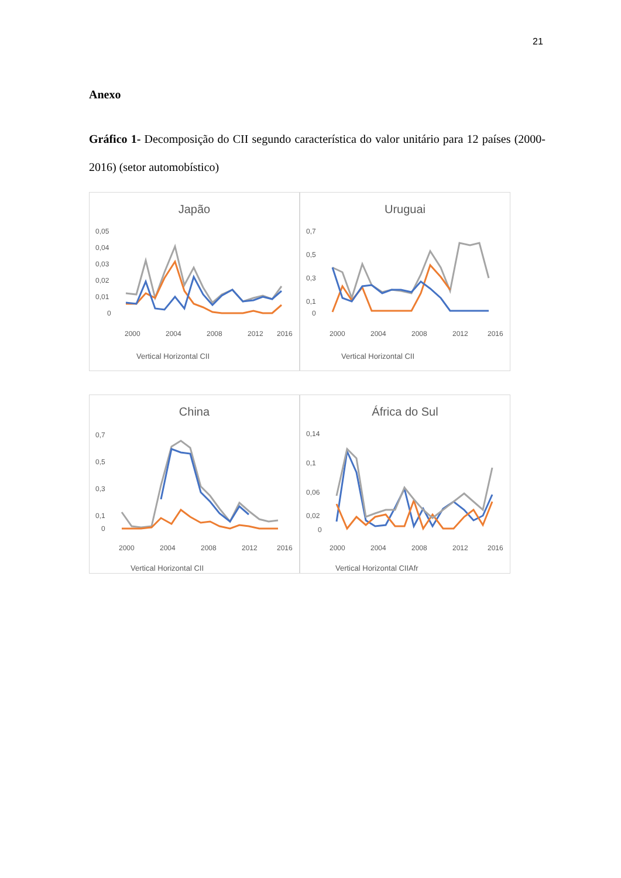21
Anexo
Gráfico 1- Decomposição do CII segundo característica do valor unitário para 12 países (2000-2016) (setor automobístico)
Japão
0,05
0,04
0,03
0,02
0,01
0
2000
2004
2008
2012
2016
Vertical Horizontal CII
Uruguai
0,7
0,5
0,3
0,1
0
2000
2004
2008
2012
2016
Vertical Horizontal CII
China
0,7
0,5
0,3
0,1
0
2000
2004
2008
2012
2016
Vertical Horizontal CII
África do Sul
0,14
0,1
0,06
0,02
0
2000
2004
2008
2012
2016
Vertical Horizontal CIIAfr